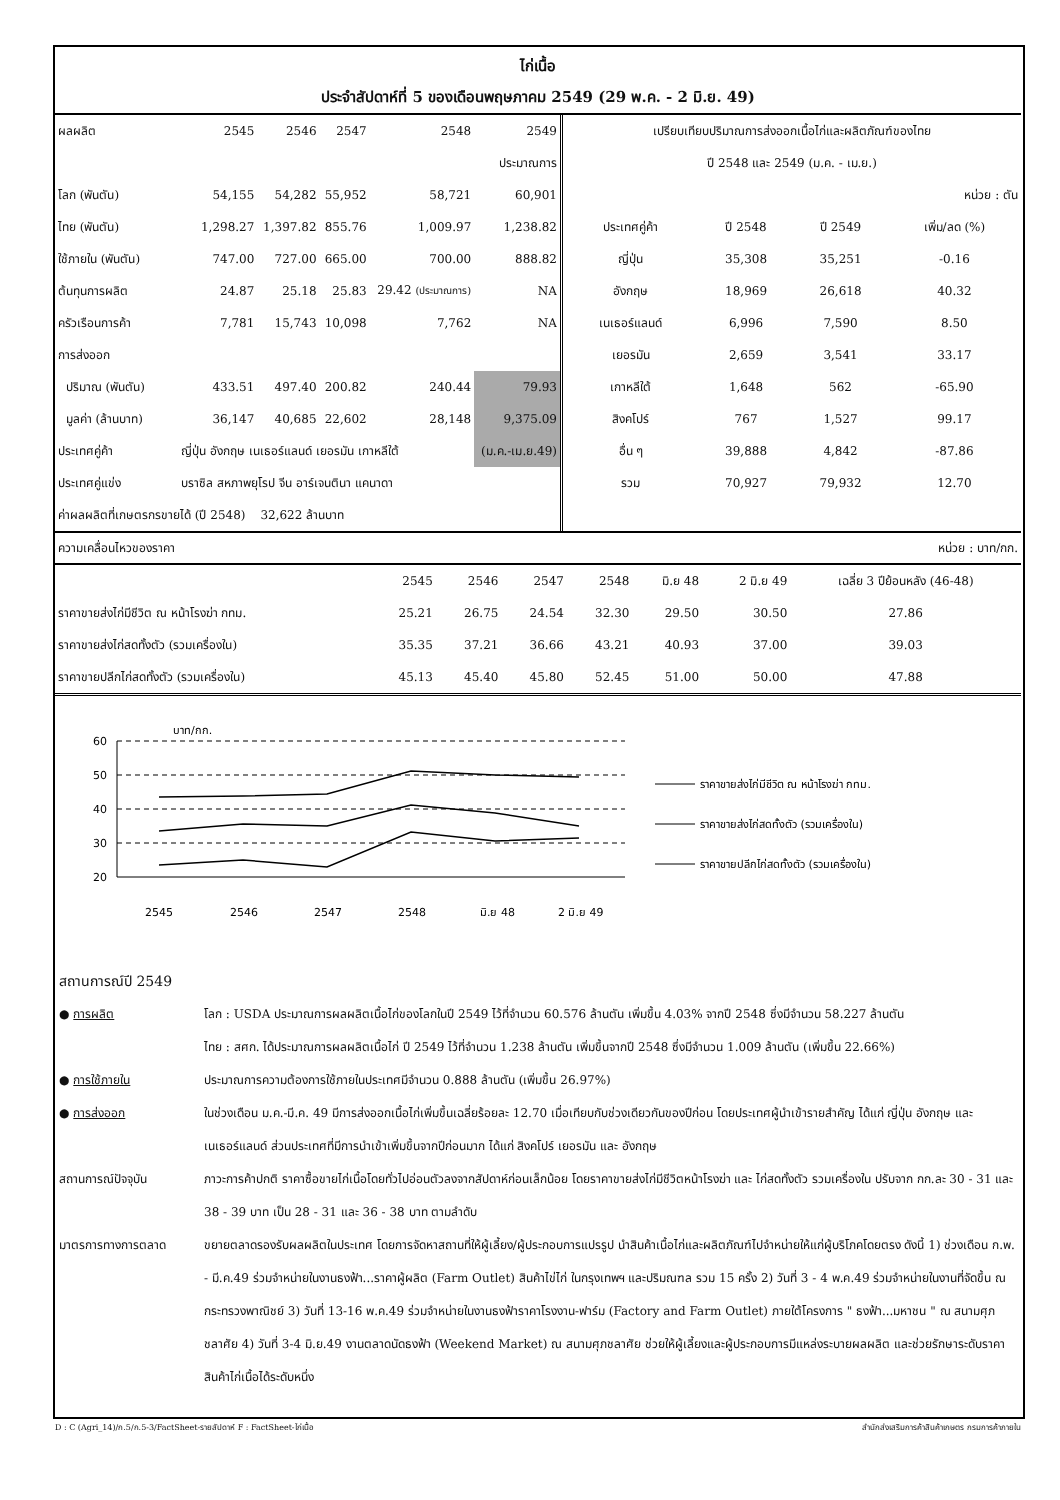ไก่เนื้อ
ประจำสัปดาห์ที่ 5 ของเดือนพฤษภาคม 2549 (29 พ.ค. - 2 มิ.ย. 49)
| ผลผลิต | 2545 | 2546 | 2547 | 2548 | 2549 |
| | | | | | ประมาณการ |
| โลก (พันตัน) | 54,155 | 54,282 | 55,952 | 58,721 | 60,901 |
| ไทย (พันตัน) | 1,298.27 | 1,397.82 | 855.76 | 1,009.97 | 1,238.82 |
| ใช้ภายใน (พันตัน) | 747.00 | 727.00 | 665.00 | 700.00 | 888.82 |
| ต้นทุนการผลิต | 24.87 | 25.18 | 25.83 | 29.42 (ประมาณการ) | NA |
| ครัวเรือนการค้า | 7,781 | 15,743 | 10,098 | 7,762 | NA |
| การส่งออก | | | | | |
| ปริมาณ (พันตัน) | 433.51 | 497.40 | 200.82 | 240.44 | 79.93 |
| มูลค่า (ล้านบาท) | 36,147 | 40,685 | 22,602 | 28,148 | 9,375.09 |
| ประเทศคู่ค้า | ญี่ปุ่น อังกฤษ เนเธอร์แลนด์ เยอรมัน เกาหลีใต้ | | | | (ม.ค.-เม.ย.49) |
| ประเทศคู่แข่ง | บราซิล สหภาพยุโรป จีน อาร์เจนตินา แคนาดา | | | | |
| ค่าผลผลิตที่เกษตรกรขายได้ (ปี 2548) | | 32,622 ล้านบาท | | | |
| เปรียบเทียบปริมาณการส่งออกเนื้อไก่และผลิตภัณฑ์ของไทย | | | |
| ปี 2548 และ 2549 (ม.ค. - เม.ย.) | | | |
| หน่วย : ตัน | | | |
| ประเทศคู่ค้า | ปี 2548 | ปี 2549 | เพิ่ม/ลด (%) |
| ญี่ปุ่น | 35,308 | 35,251 | -0.16 |
| อังกฤษ | 18,969 | 26,618 | 40.32 |
| เนเธอร์แลนด์ | 6,996 | 7,590 | 8.50 |
| เยอรมัน | 2,659 | 3,541 | 33.17 |
| เกาหลีใต้ | 1,648 | 562 | -65.90 |
| สิงคโปร์ | 767 | 1,527 | 99.17 |
| อื่น ๆ | 39,888 | 4,842 | -87.86 |
| รวม | 70,927 | 79,932 | 12.70 |
ความเคลื่อนไหวของราคา หน่วย : บาท/กก.
| | 2545 | 2546 | 2547 | 2548 | มิ.ย 48 | 2 มิ.ย 49 | เฉลี่ย 3 ปีย้อนหลัง (46-48) |
| --- | --- | --- | --- | --- | --- | --- | --- |
| ราคาขายส่งไก่มีชีวิต ณ หน้าโรงฆ่า กทม. | 25.21 | 26.75 | 24.54 | 32.30 | 29.50 | 30.50 | 27.86 |
| ราคาขายส่งไก่สดทั้งตัว (รวมเครื่องใน) | 35.35 | 37.21 | 36.66 | 43.21 | 40.93 | 37.00 | 39.03 |
| ราคาขายปลีกไก่สดทั้งตัว (รวมเครื่องใน) | 45.13 | 45.40 | 45.80 | 52.45 | 51.00 | 50.00 | 47.88 |
บาท/กก.
60
50
40
30
20
2545
2546
2547
2548
มิ.ย 48
2 มิ.ย 49
ราคาขายส่งไก่มีชีวิต ณ หน้าโรงฆ่า กทม.
ราคาขายส่งไก่สดทั้งตัว (รวมเครื่องใน)
ราคาขายปลีกไก่สดทั้งตัว (รวมเครื่องใน)
สถานการณ์ปี 2549
● การผลิต โลก : USDA ประมาณการผลผลิตเนื้อไก่ของโลกในปี 2549 ไว้ที่จำนวน 60.576 ล้านตัน เพิ่มขึ้น 4.03% จากปี 2548 ซึ่งมีจำนวน 58.227 ล้านตัน
ไทย : สศก. ได้ประมาณการผลผลิตเนื้อไก่ ปี 2549 ไว้ที่จำนวน 1.238 ล้านตัน เพิ่มขึ้นจากปี 2548 ซึ่งมีจำนวน 1.009 ล้านตัน (เพิ่มขึ้น 22.66%)
● การใช้ภายใน ประมาณการความต้องการใช้ภายในประเทศมีจำนวน 0.888 ล้านตัน (เพิ่มขึ้น 26.97%)
● การส่งออก ในช่วงเดือน ม.ค.-มี.ค. 49 มีการส่งออกเนื้อไก่เพิ่มขึ้นเฉลี่ยร้อยละ 12.70 เมื่อเทียบกับช่วงเดียวกันของปีก่อน โดยประเทศผู้นำเข้ารายสำคัญ ได้แก่ ญี่ปุ่น อังกฤษ และเนเธอร์แลนด์ ส่วนประเทศที่มีการนำเข้าเพิ่มขึ้นจากปีก่อนมาก ได้แก่ สิงคโปร์ เยอรมัน และ อังกฤษ
สถานการณ์ปัจจุบัน ภาวะการค้าปกติ ราคาซื้อขายไก่เนื้อโดยทั่วไปอ่อนตัวลงจากสัปดาห์ก่อนเล็กน้อย โดยราคาขายส่งไก่มีชีวิตหน้าโรงฆ่า และ ไก่สดทั้งตัว รวมเครื่องใน ปรับจาก กก.ละ 30 - 31 และ 38 - 39 บาท เป็น 28 - 31 และ 36 - 38 บาท ตามลำดับ
มาตรการทางการตลาด ขยายตลาดรองรับผลผลิตในประเทศ โดยการจัดหาสถานที่ให้ผู้เลี้ยง/ผู้ประกอบการแปรรูป นำสินค้าเนื้อไก่และผลิตภัณฑ์ไปจำหน่ายให้แก่ผู้บริโภคโดยตรง ดังนี้ 1) ช่วงเดือน ก.พ. - มี.ค.49 ร่วมจำหน่ายในงานธงฟ้า...ราคาผู้ผลิต (Farm Outlet) สินค้าไข่ไก่ ในกรุงเทพฯ และปริมณฑล รวม 15 ครั้ง 2) วันที่ 3 - 4 พ.ค.49 ร่วมจำหน่ายในงานที่จัดขึ้น ณ กระทรวงพาณิชย์ 3) วันที่ 13-16 พ.ค.49 ร่วมจำหน่ายในงานธงฟ้าราคาโรงงาน-ฟาร์ม (Factory and Farm Outlet) ภายใต้โครงการ " ธงฟ้า...มหาชน " ณ สนามศุภชลาศัย 4) วันที่ 3-4 มิ.ย.49 งานตลาดนัดธงฟ้า (Weekend Market) ณ สนามศุภชลาศัย ช่วยให้ผู้เลี้ยงและผู้ประกอบการมีแหล่งระบายผลผลิต และช่วยรักษาระดับราคาสินค้าไก่เนื้อได้ระดับหนึ่ง
D : C (Agri_14)/ก.5/ก.5-3/FactSheet-รายสัปดาห์ F : FactSheet-ไก่เนื้อ สำนักส่งเสริมการค้าสินค้าเกษตร กรมการค้าภายใน